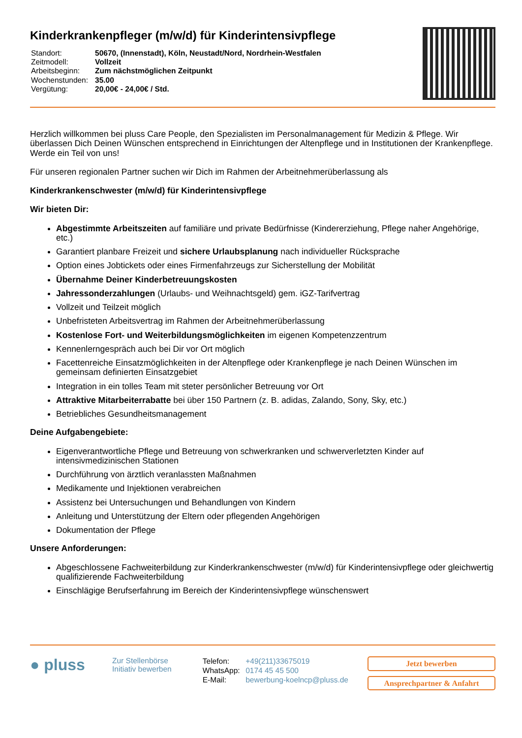Kinderkrankenpfleger (m/w/d) für Kinderintensivpflege
| Standort: | 50670, (Innenstadt), Köln, Neustadt/Nord, Nordrhein-Westfalen |
| Zeitmodell: | Vollzeit |
| Arbeitsbeginn: | Zum nächstmöglichen Zeitpunkt |
| Wochenstunden: | 35.00 |
| Vergütung: | 20,00€ - 24,00€ / Std. |
Herzlich willkommen bei pluss Care People, den Spezialisten im Personalmanagement für Medizin & Pflege. Wir überlassen Dich Deinen Wünschen entsprechend in Einrichtungen der Altenpflege und in Institutionen der Krankenpflege. Werde ein Teil von uns!
Für unseren regionalen Partner suchen wir Dich im Rahmen der Arbeitnehmerüberlassung als
Kinderkrankenschwester (m/w/d) für Kinderintensivpflege
Wir bieten Dir:
Abgestimmte Arbeitszeiten auf familiäre und private Bedürfnisse (Kindererziehung, Pflege naher Angehörige, etc.)
Garantiert planbare Freizeit und sichere Urlaubsplanung nach individueller Rücksprache
Option eines Jobtickets oder eines Firmenfahrzeugs zur Sicherstellung der Mobilität
Übernahme Deiner Kinderbetreuungskosten
Jahressonderzahlungen (Urlaubs- und Weihnachtsgeld) gem. iGZ-Tarifvertrag
Vollzeit und Teilzeit möglich
Unbefristeten Arbeitsvertrag im Rahmen der Arbeitnehmerüberlassung
Kostenlose Fort- und Weiterbildungsmöglichkeiten im eigenen Kompetenzzentrum
Kennenlerngespräch auch bei Dir vor Ort möglich
Facettenreiche Einsatzmöglichkeiten in der Altenpflege oder Krankenpflege je nach Deinen Wünschen im gemeinsam definierten Einsatzgebiet
Integration in ein tolles Team mit steter persönlicher Betreuung vor Ort
Attraktive Mitarbeiterrabatte bei über 150 Partnern (z. B. adidas, Zalando, Sony, Sky, etc.)
Betriebliches Gesundheitsmanagement
Deine Aufgabengebiete:
Eigenverantwortliche Pflege und Betreuung von schwerkranken und schwerverletzten Kinder auf intensivmedizinischen Stationen
Durchführung von ärztlich veranlassten Maßnahmen
Medikamente und Injektionen verabreichen
Assistenz bei Untersuchungen und Behandlungen von Kindern
Anleitung und Unterstützung der Eltern oder pflegenden Angehörigen
Dokumentation der Pflege
Unsere Anforderungen:
Abgeschlossene Fachweiterbildung zur Kinderkrankenschwester (m/w/d) für Kinderintensivpflege oder gleichwertig qualifizierende Fachweiterbildung
Einschlägige Berufserfahrung im Bereich der Kinderintensivpflege wünschenswert
● pluss
Zur Stellenbörse
Initiativ bewerben
| Telefon: | +49(211)33675019 |
| WhatsApp: | 0174 45 45 500 |
| E-Mail: | bewerbung-koelncp@pluss.de |
Jetzt bewerben
Ansprechpartner & Anfahrt